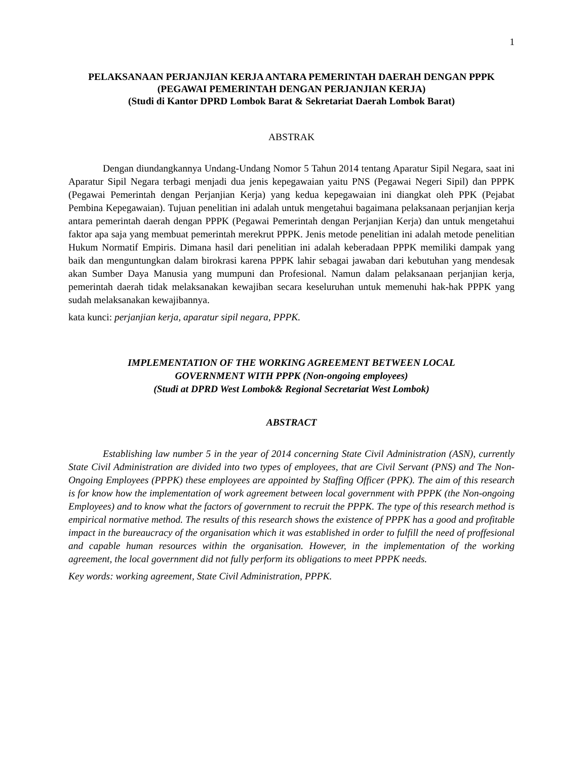1
PELAKSANAAN PERJANJIAN KERJA ANTARA PEMERINTAH DAERAH DENGAN PPPK
(PEGAWAI PEMERINTAH DENGAN PERJANJIAN KERJA)
(Studi di Kantor DPRD Lombok Barat & Sekretariat Daerah Lombok Barat)
ABSTRAK
Dengan diundangkannya Undang-Undang Nomor 5 Tahun 2014 tentang Aparatur Sipil Negara, saat ini Aparatur Sipil Negara terbagi menjadi dua jenis kepegawaian yaitu PNS (Pegawai Negeri Sipil) dan PPPK (Pegawai Pemerintah dengan Perjanjian Kerja) yang kedua kepegawaian ini diangkat oleh PPK (Pejabat Pembina Kepegawaian). Tujuan penelitian ini adalah untuk mengetahui bagaimana pelaksanaan perjanjian kerja antara pemerintah daerah dengan PPPK (Pegawai Pemerintah dengan Perjanjian Kerja) dan untuk mengetahui faktor apa saja yang membuat pemerintah merekrut PPPK. Jenis metode penelitian ini adalah metode penelitian Hukum Normatif Empiris. Dimana hasil dari penelitian ini adalah keberadaan PPPK memiliki dampak yang baik dan menguntungkan dalam birokrasi karena PPPK lahir sebagai jawaban dari kebutuhan yang mendesak akan Sumber Daya Manusia yang mumpuni dan Profesional. Namun dalam pelaksanaan perjanjian kerja, pemerintah daerah tidak melaksanakan kewajiban secara keseluruhan untuk memenuhi hak-hak PPPK yang sudah melaksanakan kewajibannya.
kata kunci: perjanjian kerja, aparatur sipil negara, PPPK.
IMPLEMENTATION OF THE WORKING AGREEMENT BETWEEN LOCAL
GOVERNMENT WITH PPPK (Non-ongoing employees)
(Studi at DPRD West Lombok& Regional Secretariat West Lombok)
ABSTRACT
Establishing law number 5 in the year of 2014 concerning State Civil Administration (ASN), currently State Civil Administration are divided into two types of employees, that are Civil Servant (PNS) and The Non-Ongoing Employees (PPPK) these employees are appointed by Staffing Officer (PPK). The aim of this research is for know how the implementation of work agreement between local government with PPPK (the Non-ongoing Employees) and to know what the factors of government to recruit the PPPK. The type of this research method is empirical normative method. The results of this research shows the existence of PPPK has a good and profitable impact in the bureaucracy of the organisation which it was established in order to fulfill the need of proffesional and capable human resources within the organisation. However, in the implementation of the working agreement, the local government did not fully perform its obligations to meet PPPK needs.
Key words: working agreement, State Civil Administration, PPPK.